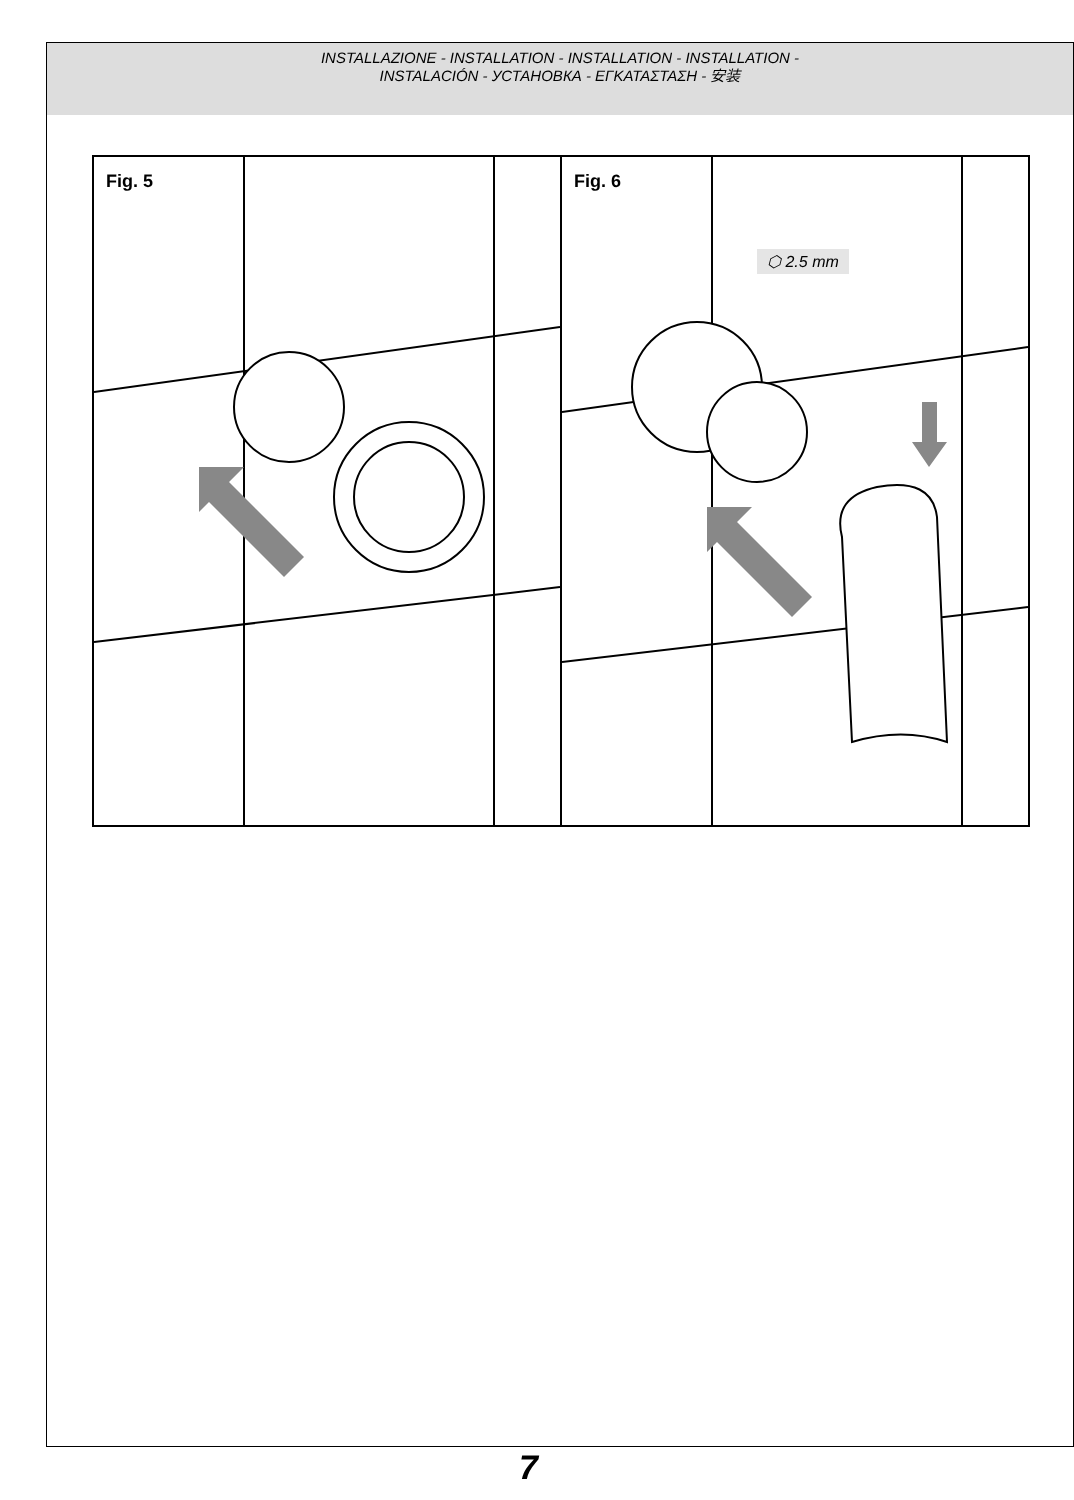INSTALLAZIONE - INSTALLATION - INSTALLATION - INSTALLATION -
INSTALACIÓN - УСТАНОВКА - ΕΓΚΑΤΑΣΤΑΣΗ - 安装
Fig. 5 Fig. 6
⬡ 2.5 mm
7